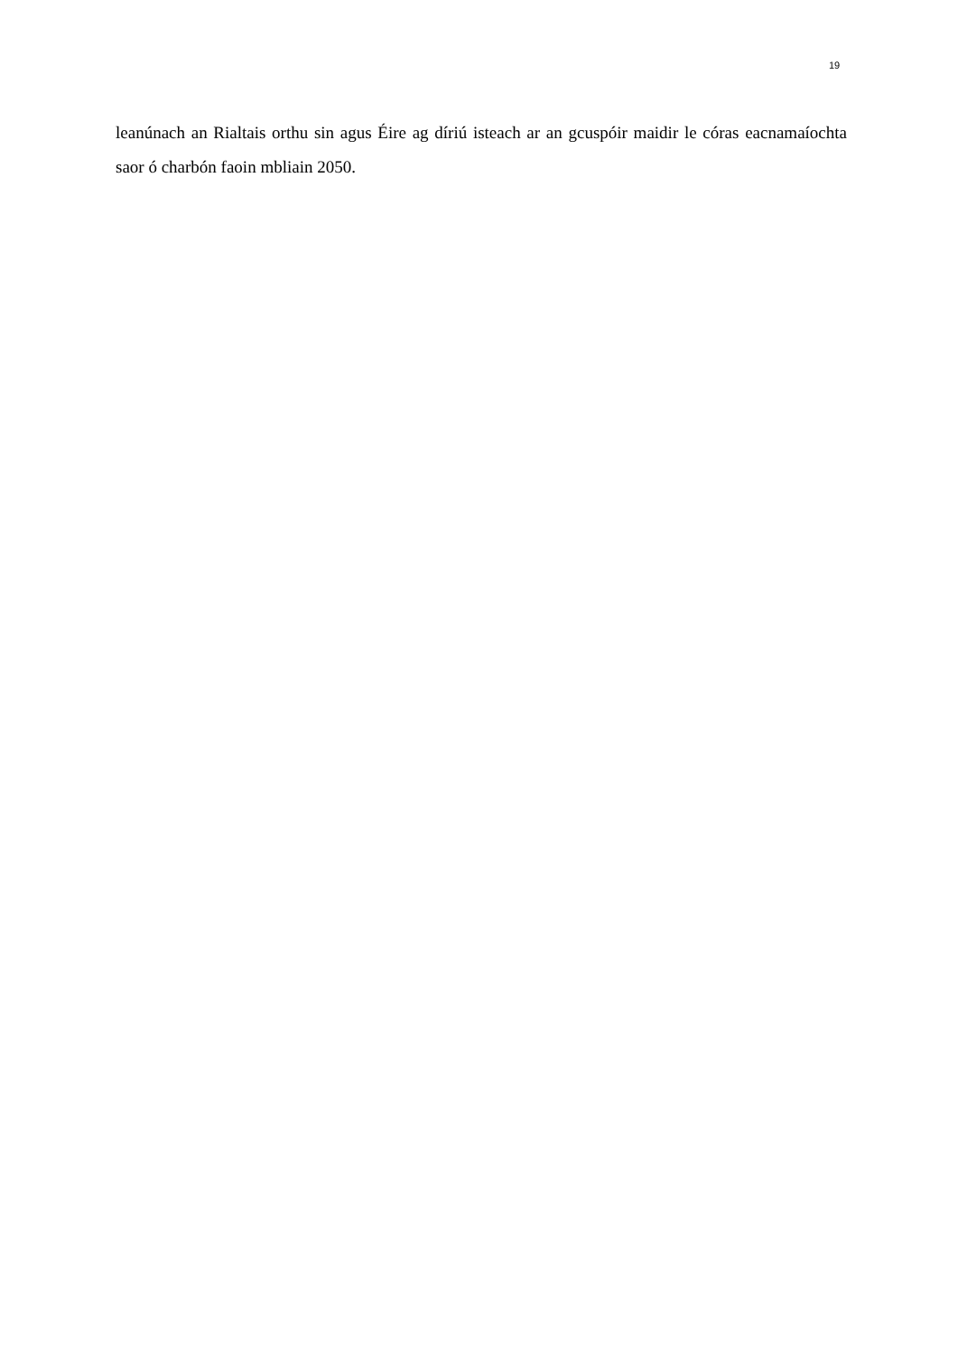19
leanúnach an Rialtais orthu sin agus Éire ag díriú isteach ar an gcuspóir maidir le córas eacnamaíochta saor ó charbón faoin mbliain 2050.